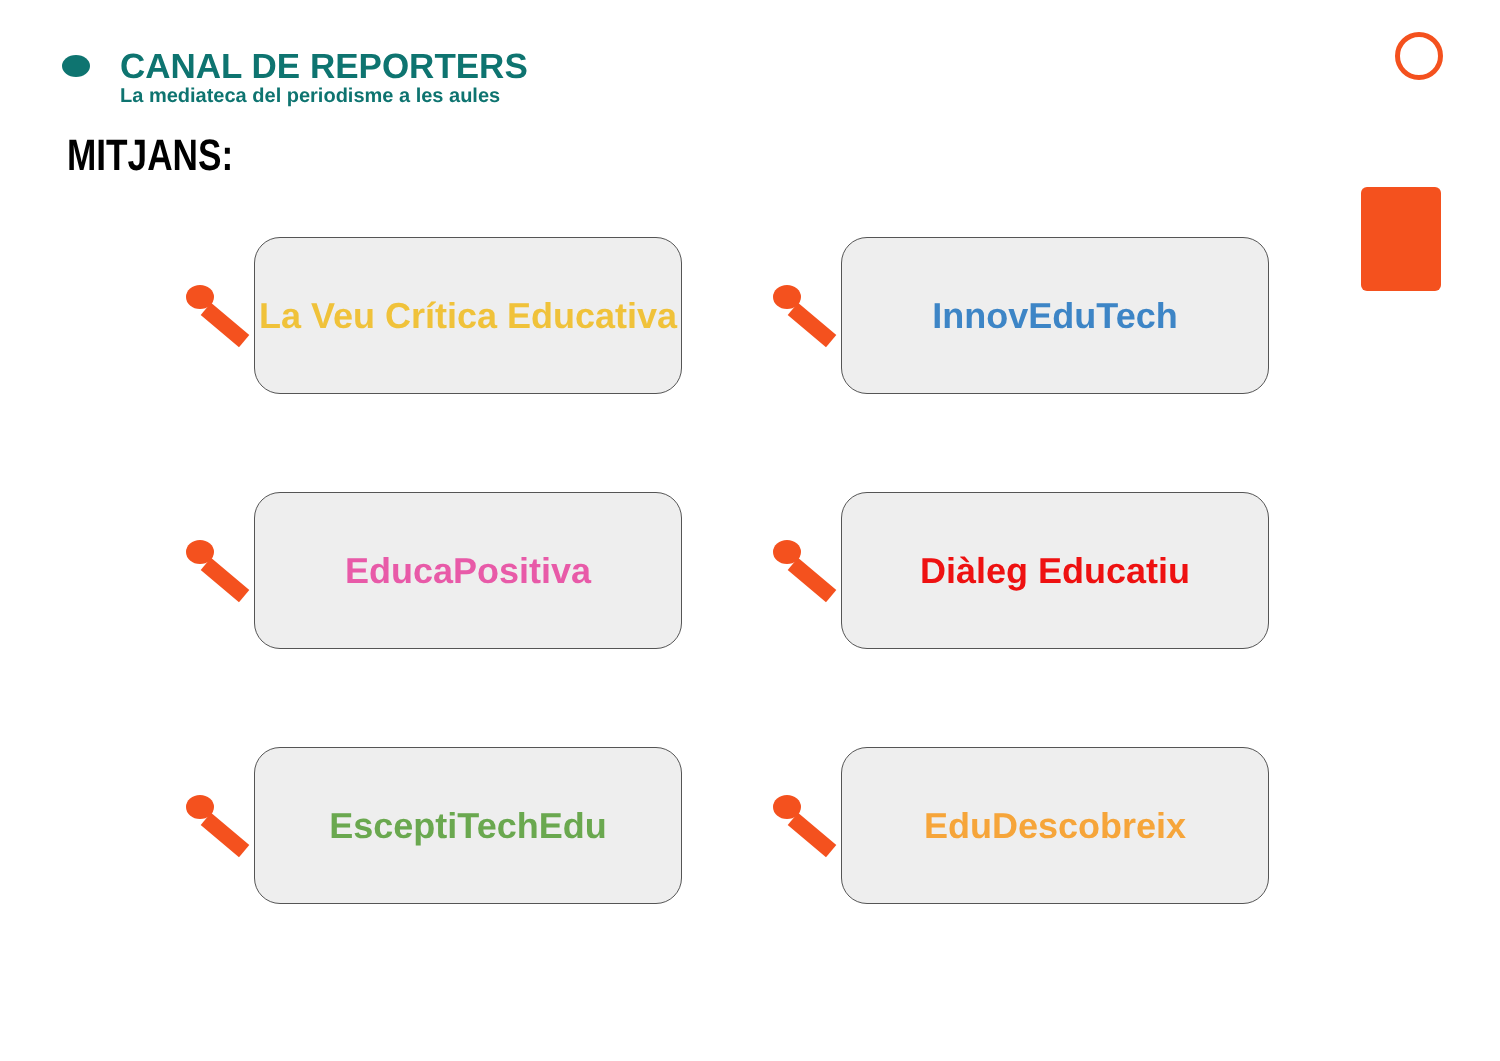CANAL DE REPORTERS
La mediateca del periodisme a les aules
MITJANS:
La Veu Crítica Educativa
InnovEduTech
EducaPositiva
Diàleg Educatiu
EsceptiTechEdu
EduDescobreix